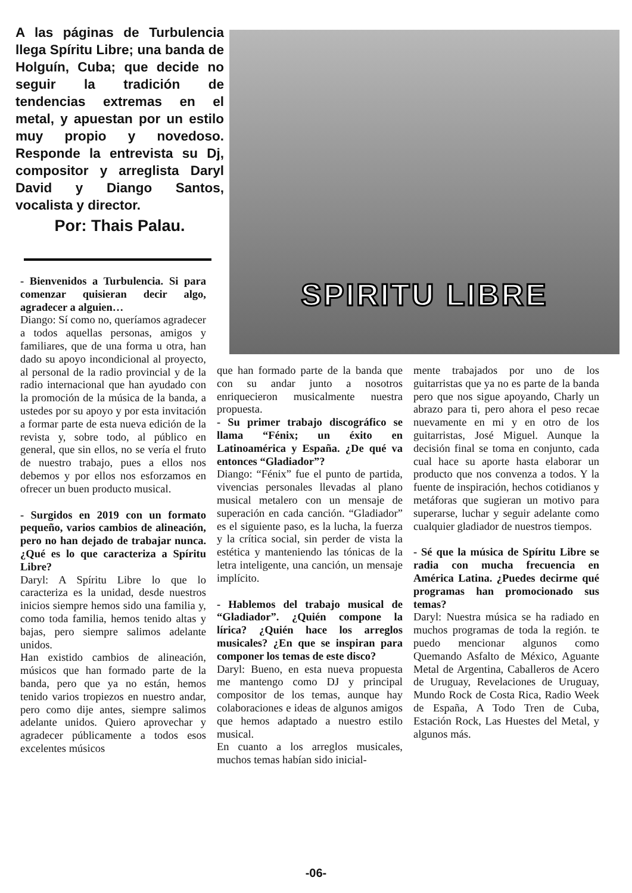A las páginas de Turbulencia llega Spíritu Libre; una banda de Holguín, Cuba; que decide no seguir la tradición de tendencias extremas en el metal, y apuestan por un estilo muy propio y novedoso. Responde la entrevista su Dj, compositor y arreglista Daryl David y Diango Santos, vocalista y director.
Por: Thais Palau.
SPIRITU LIBRE
- Bienvenidos a Turbulencia. Si para comenzar quisieran decir algo, agradecer a alguien…
Diango: Sí como no, queríamos agradecer a todos aquellas personas, amigos y familiares, que de una forma u otra, han dado su apoyo incondicional al proyecto, al personal de la radio provincial y de la radio internacional que han ayudado con la promoción de la música de la banda, a ustedes por su apoyo y por esta invitación a formar parte de esta nueva edición de la revista y, sobre todo, al público en general, que sin ellos, no se vería el fruto de nuestro trabajo, pues a ellos nos debemos y por ellos nos esforzamos en ofrecer un buen producto musical.
- Surgidos en 2019 con un formato pequeño, varios cambios de alineación, pero no han dejado de trabajar nunca. ¿Qué es lo que caracteriza a Spíritu Libre?
Daryl: A Spíritu Libre lo que lo caracteriza es la unidad, desde nuestros inicios siempre hemos sido una familia y, como toda familia, hemos tenido altas y bajas, pero siempre salimos adelante unidos.
Han existido cambios de alineación, músicos que han formado parte de la banda, pero que ya no están, hemos tenido varios tropiezos en nuestro andar, pero como dije antes, siempre salimos adelante unidos. Quiero aprovechar y agradecer públicamente a todos esos excelentes músicos
que han formado parte de la banda que con su andar junto a nosotros enriquecieron musicalmente nuestra propuesta.
- Su primer trabajo discográfico se llama “Fénix; un éxito en Latinoamérica y España. ¿De qué va entonces “Gladiador”?
Diango: “Fénix” fue el punto de partida, vivencias personales llevadas al plano musical metalero con un mensaje de superación en cada canción. “Gladiador” es el siguiente paso, es la lucha, la fuerza y la crítica social, sin perder de vista la estética y manteniendo las tónicas de la letra inteligente, una canción, un mensaje implícito.
- Hablemos del trabajo musical de “Gladiador”. ¿Quién compone la lírica? ¿Quién hace los arreglos musicales? ¿En que se inspiran para componer los temas de este disco?
Daryl: Bueno, en esta nueva propuesta me mantengo como DJ y principal compositor de los temas, aunque hay colaboraciones e ideas de algunos amigos que hemos adaptado a nuestro estilo musical.
En cuanto a los arreglos musicales, muchos temas habían sido inicial-
mente trabajados por uno de los guitarristas que ya no es parte de la banda pero que nos sigue apoyando, Charly un abrazo para ti, pero ahora el peso recae nuevamente en mi y en otro de los guitarristas, José Miguel. Aunque la decisión final se toma en conjunto, cada cual hace su aporte hasta elaborar un producto que nos convenza a todos. Y la fuente de inspiración, hechos cotidianos y metáforas que sugieran un motivo para superarse, luchar y seguir adelante como cualquier gladiador de nuestros tiempos.
- Sé que la música de Spíritu Libre se radia con mucha frecuencia en América Latina. ¿Puedes decirme qué programas han promocionado sus temas?
Daryl: Nuestra música se ha radiado en muchos programas de toda la región. te puedo mencionar algunos como Quemando Asfalto de México, Aguante Metal de Argentina, Caballeros de Acero de Uruguay, Revelaciones de Uruguay, Mundo Rock de Costa Rica, Radio Week de España, A Todo Tren de Cuba, Estación Rock, Las Huestes del Metal, y algunos más.
-06-